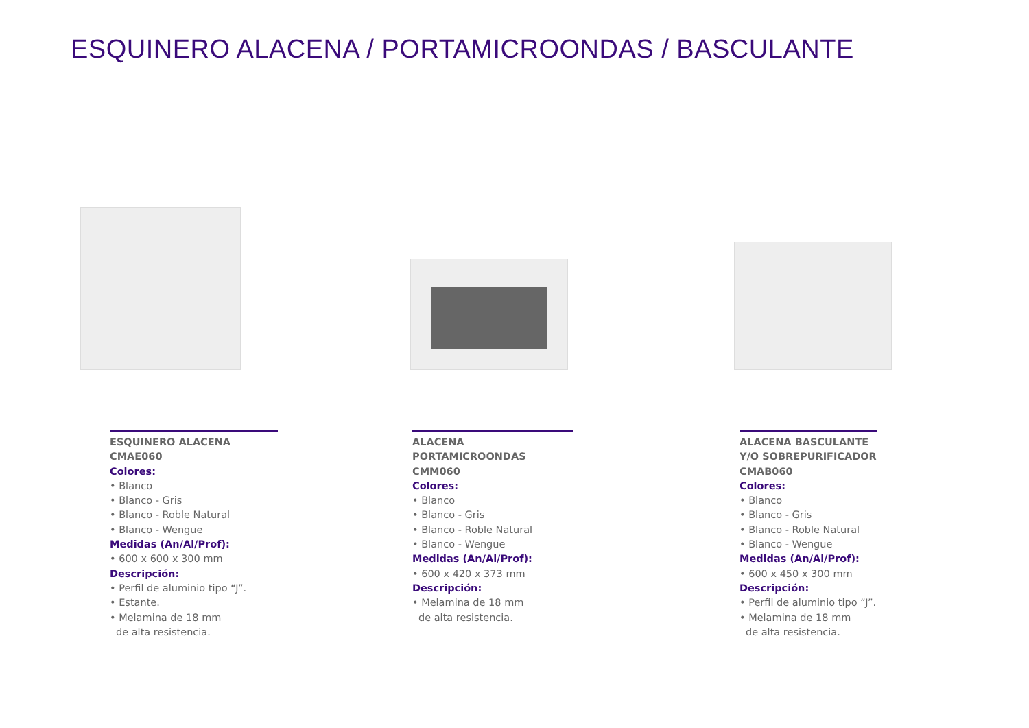ESQUINERO ALACENA / PORTAMICROONDAS / BASCULANTE
ESQUINERO ALACENA CMAE060
Colores:
• Blanco
• Blanco - Gris
• Blanco - Roble Natural
• Blanco - Wengue
Medidas (An/Al/Prof):
• 600 x 600 x 300 mm
Descripción:
• Perfil de aluminio tipo “J”.
• Estante.
• Melamina de 18 mm
de alta resistencia.
ALACENA PORTAMICROONDAS CMM060
Colores:
• Blanco
• Blanco - Gris
• Blanco - Roble Natural
• Blanco - Wengue
Medidas (An/Al/Prof):
• 600 x 420 x 373 mm
Descripción:
• Melamina de 18 mm
de alta resistencia.
ALACENA BASCULANTE Y/O SOBREPURIFICADOR CMAB060
Colores:
• Blanco
• Blanco - Gris
• Blanco - Roble Natural
• Blanco - Wengue
Medidas (An/Al/Prof):
• 600 x 450 x 300 mm
Descripción:
• Perfil de aluminio tipo “J”.
• Melamina de 18 mm
de alta resistencia.